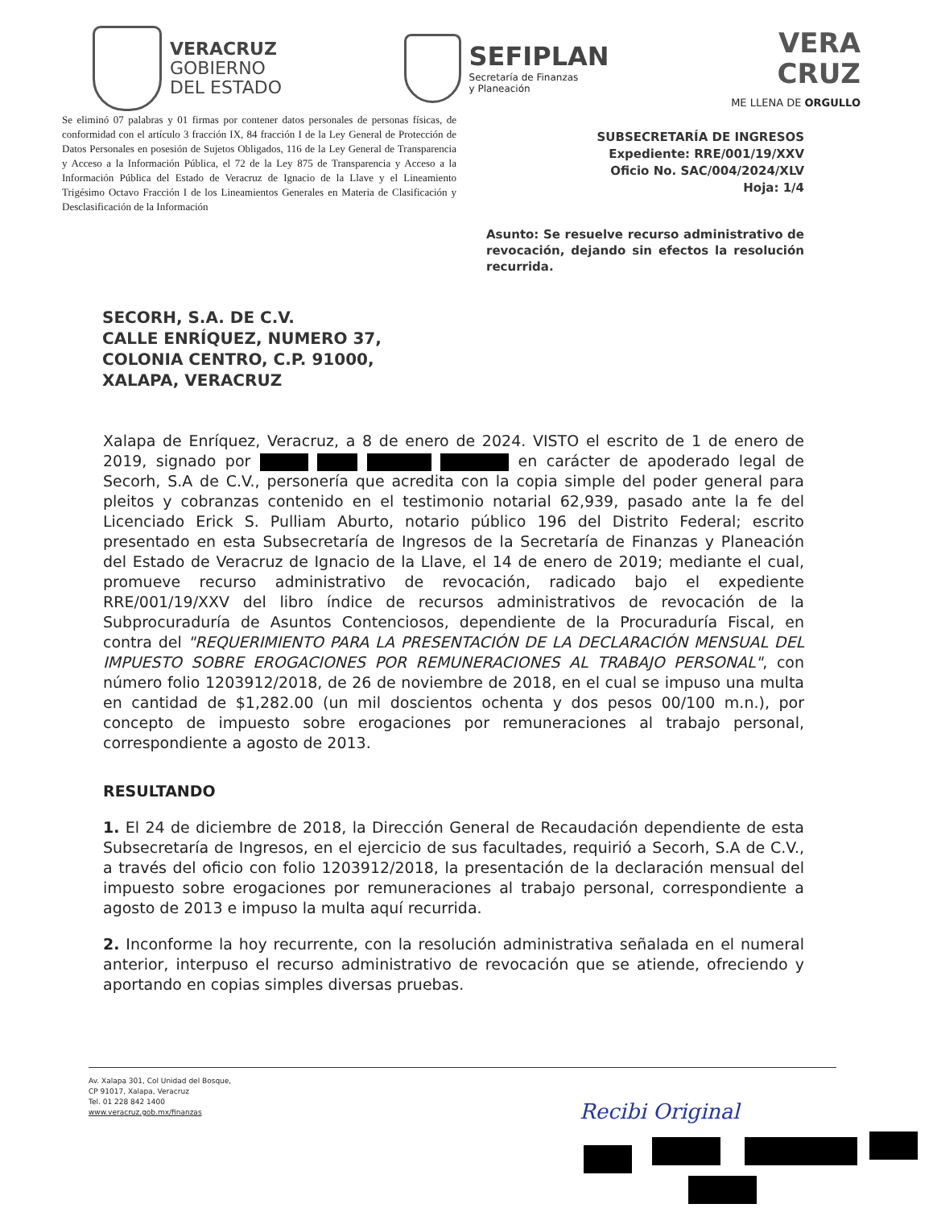VERACRUZ
GOBIERNO
DEL ESTADO
SEFIPLAN
Secretaría de Finanzas
y Planeación
VERA
CRUZ
ME LLENA DE ORGULLO
Se eliminó 07 palabras y 01 firmas por contener datos personales de personas físicas, de conformidad con el artículo 3 fracción IX, 84 fracción I de la Ley General de Protección de Datos Personales en posesión de Sujetos Obligados, 116 de la Ley General de Transparencia y Acceso a la Información Pública, el 72 de la Ley 875 de Transparencia y Acceso a la Información Pública del Estado de Veracruz de Ignacio de la Llave y el Lineamiento Trigésimo Octavo Fracción I de los Lineamientos Generales en Materia de Clasificación y Desclasificación de la Información
SUBSECRETARÍA DE INGRESOS
Expediente: RRE/001/19/XXV
Oficio No. SAC/004/2024/XLV
Hoja: 1/4
Asunto: Se resuelve recurso administrativo de revocación, dejando sin efectos la resolución recurrida.
SECORH, S.A. DE C.V.
CALLE ENRÍQUEZ, NUMERO 37,
COLONIA CENTRO, C.P. 91000,
XALAPA, VERACRUZ
Xalapa de Enríquez, Veracruz, a 8 de enero de 2024. VISTO el escrito de 1 de enero de 2019, signado por en carácter de apoderado legal de Secorh, S.A de C.V., personería que acredita con la copia simple del poder general para pleitos y cobranzas contenido en el testimonio notarial 62,939, pasado ante la fe del Licenciado Erick S. Pulliam Aburto, notario público 196 del Distrito Federal; escrito presentado en esta Subsecretaría de Ingresos de la Secretaría de Finanzas y Planeación del Estado de Veracruz de Ignacio de la Llave, el 14 de enero de 2019; mediante el cual, promueve recurso administrativo de revocación, radicado bajo el expediente RRE/001/19/XXV del libro índice de recursos administrativos de revocación de la Subprocuraduría de Asuntos Contenciosos, dependiente de la Procuraduría Fiscal, en contra del "REQUERIMIENTO PARA LA PRESENTACIÓN DE LA DECLARACIÓN MENSUAL DEL IMPUESTO SOBRE EROGACIONES POR REMUNERACIONES AL TRABAJO PERSONAL", con número folio 1203912/2018, de 26 de noviembre de 2018, en el cual se impuso una multa en cantidad de $1,282.00 (un mil doscientos ochenta y dos pesos 00/100 m.n.), por concepto de impuesto sobre erogaciones por remuneraciones al trabajo personal, correspondiente a agosto de 2013.
RESULTANDO
1. El 24 de diciembre de 2018, la Dirección General de Recaudación dependiente de esta Subsecretaría de Ingresos, en el ejercicio de sus facultades, requirió a Secorh, S.A de C.V., a través del oficio con folio 1203912/2018, la presentación de la declaración mensual del impuesto sobre erogaciones por remuneraciones al trabajo personal, correspondiente a agosto de 2013 e impuso la multa aquí recurrida.
2. Inconforme la hoy recurrente, con la resolución administrativa señalada en el numeral anterior, interpuso el recurso administrativo de revocación que se atiende, ofreciendo y aportando en copias simples diversas pruebas.
Av. Xalapa 301, Col Unidad del Bosque,
CP 91017, Xalapa, Veracruz
Tel. 01 228 842 1400
www.veracruz.gob.mx/finanzas
Recibi Original